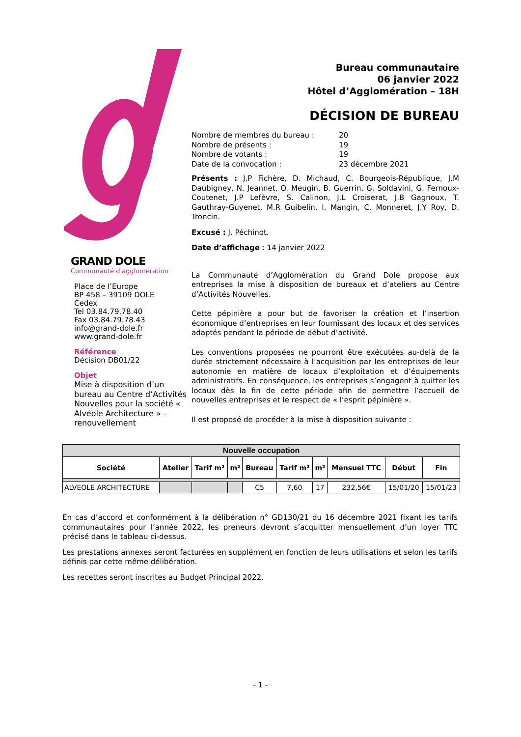GRAND DOLE
Communauté d'agglomération
Place de l’Europe
BP 458 – 39109 DOLE
Cedex
Tel 03.84.79.78.40
Fax 03.84.79.78.43
info@grand-dole.fr
www.grand-dole.fr
Référence
Décision DB01/22
Objet
Mise à disposition d’un bureau au Centre d’Activités Nouvelles pour la société « Alvéole Architecture » - renouvellement
Bureau communautaire
06 janvier 2022
Hôtel d’Agglomération – 18H
DÉCISION DE BUREAU
| Nombre de membres du bureau : | 20 |
| Nombre de présents : | 19 |
| Nombre de votants : | 19 |
| Date de la convocation : | 23 décembre 2021 |
Présents : J.P Fichère, D. Michaud, C. Bourgeois-République, J.M Daubigney, N. Jeannet, O. Meugin, B. Guerrin, G. Soldavini, G. Fernoux-Coutenet, J.P Lefèvre, S. Calinon, J.L Croiserat, J.B Gagnoux, T. Gauthray-Guyenet, M.R Guibelin, I. Mangin, C. Monneret, J.Y Roy, D. Troncin.
Excusé : J. Péchinot.
Date d’affichage : 14 janvier 2022
La Communauté d’Agglomération du Grand Dole propose aux entreprises la mise à disposition de bureaux et d’ateliers au Centre d’Activités Nouvelles.
Cette pépinière a pour but de favoriser la création et l’insertion économique d’entreprises en leur fournissant des locaux et des services adaptés pendant la période de début d’activité.
Les conventions proposées ne pourront être exécutées au-delà de la durée strictement nécessaire à l’acquisition par les entreprises de leur autonomie en matière de locaux d’exploitation et d’équipements administratifs. En conséquence, les entreprises s’engagent à quitter les locaux dès la fin de cette période afin de permettre l’accueil de nouvelles entreprises et le respect de « l’esprit pépinière ».
Il est proposé de procéder à la mise à disposition suivante :
| Nouvelle occupation | | | | | | | | | |
| --- | --- | --- | --- | --- | --- | --- | --- | --- | --- |
| Société | Atelier | Tarif m² | m² | Bureau | Tarif m² | m² | Mensuel TTC | Début | Fin |
| ALVEOLE ARCHITECTURE | | | | C5 | 7,60 | 17 | 232,56€ | 15/01/20 | 15/01/23 |
En cas d’accord et conformément à la délibération n° GD130/21 du 16 décembre 2021 fixant les tarifs communautaires pour l’année 2022, les preneurs devront s’acquitter mensuellement d’un loyer TTC précisé dans le tableau ci-dessus.
Les prestations annexes seront facturées en supplément en fonction de leurs utilisations et selon les tarifs définis par cette même délibération.
Les recettes seront inscrites au Budget Principal 2022.
- 1 -